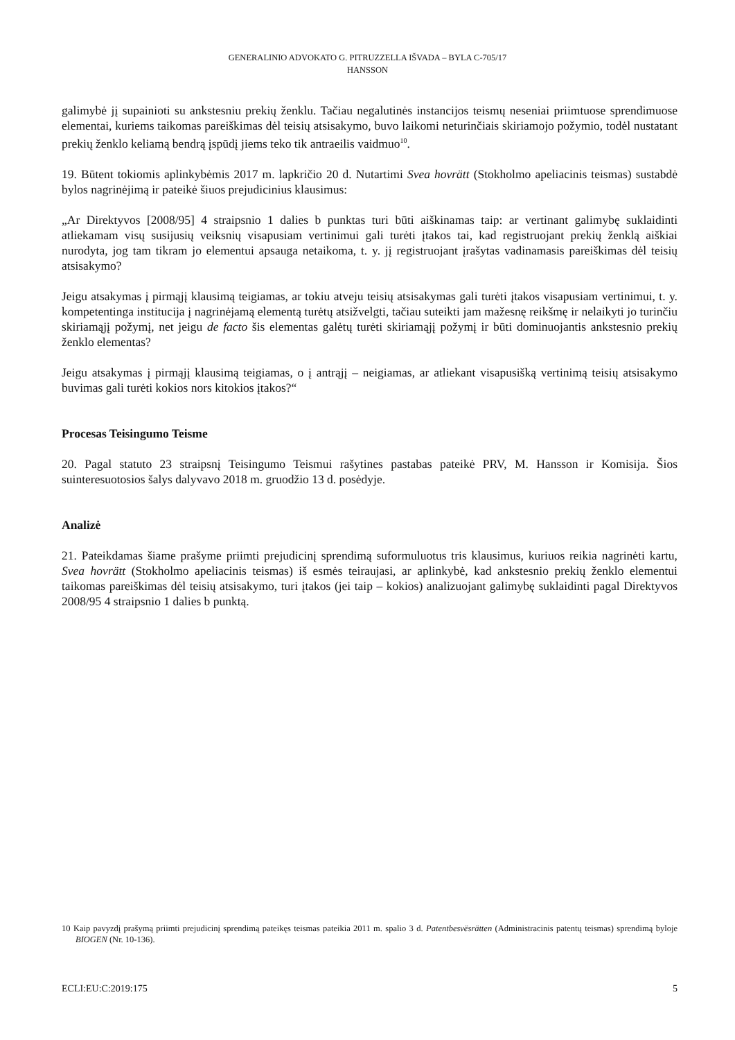GENERALINIO ADVOKATO G. PITRUZZELLA IŠVADA – BYLA C-705/17
HANSSON
galimybė jį supainioti su ankstesniu prekių ženklu. Tačiau negalutinės instancijos teismų neseniai priimtuose sprendimuose elementai, kuriems taikomas pareiškimas dėl teisių atsisakymo, buvo laikomi neturinčiais skiriamojo požymio, todėl nustatant prekių ženklo keliamą bendrą įspūdį jiems teko tik antraeilis vaidmuo<sup>10</sup>.
19. Būtent tokiomis aplinkybėmis 2017 m. lapkričio 20 d. Nutartimi Svea hovrätt (Stokholmo apeliacinis teismas) sustabdė bylos nagrinėjimą ir pateikė šiuos prejudicinius klausimus:
„Ar Direktyvos [2008/95] 4 straipsnio 1 dalies b punktas turi būti aiškinamas taip: ar vertinant galimybę suklaidinti atliekamam visų susijusių veiksnių visapusiam vertinimui gali turėti įtakos tai, kad registruojant prekių ženklą aiškiai nurodyta, jog tam tikram jo elementui apsauga netaikoma, t. y. jį registruojant įrašytas vadinamasis pareiškimas dėl teisių atsisakymo?
Jeigu atsakymas į pirmąjį klausimą teigiamas, ar tokiu atveju teisių atsisakymas gali turėti įtakos visapusiam vertinimui, t. y. kompetentinga institucija į nagrinėjamą elementą turėtų atsižvelgti, tačiau suteikti jam mažesnę reikšmę ir nelaikyti jo turinčiu skiriamąjį požymį, net jeigu de facto šis elementas galėtų turėti skiriamąjį požymį ir būti dominuojantis ankstesnio prekių ženklo elementas?
Jeigu atsakymas į pirmąjį klausimą teigiamas, o į antrąjį – neigiamas, ar atliekant visapusišką vertinimą teisių atsisakymo buvimas gali turėti kokios nors kitokios įtakos?“
Procesas Teisingumo Teisme
20. Pagal statuto 23 straipsnį Teisingumo Teismui rašytines pastabas pateikė PRV, M. Hansson ir Komisija. Šios suinteresuotosios šalys dalyvavo 2018 m. gruodžio 13 d. posėdyje.
Analizė
21. Pateikdamas šiame prašyme priimti prejudicinį sprendimą suformuluotus tris klausimus, kuriuos reikia nagrinėti kartu, Svea hovrätt (Stokholmo apeliacinis teismas) iš esmės teiraujasi, ar aplinkybė, kad ankstesnio prekių ženklo elementui taikomas pareiškimas dėl teisių atsisakymo, turi įtakos (jei taip – kokios) analizuojant galimybę suklaidinti pagal Direktyvos 2008/95 4 straipsnio 1 dalies b punktą.
10 Kaip pavyzdį prašymą priimti prejudicinį sprendimą pateikęs teismas pateikia 2011 m. spalio 3 d. Patentbesvësrätten (Administracinis patentų teismas) sprendimą byloje BIOGEN (Nr. 10-136).
ECLI:EU:C:2019:175 5